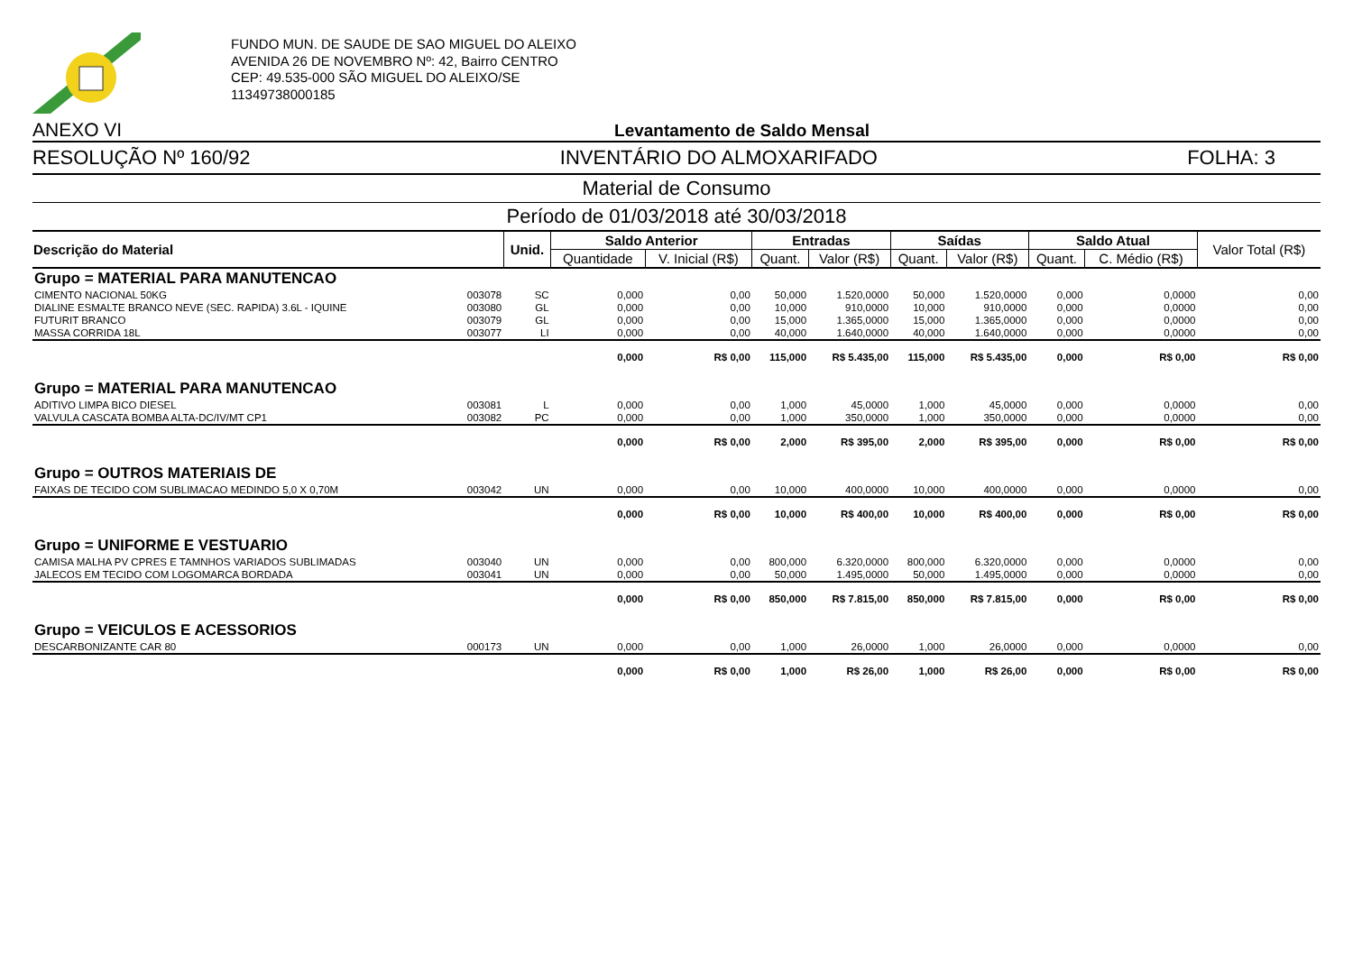FUNDO MUN. DE SAUDE DE SAO MIGUEL DO ALEIXO
AVENIDA 26 DE NOVEMBRO Nº: 42, Bairro CENTRO
CEP: 49.535-000 SÃO MIGUEL DO ALEIXO/SE
11349738000185
ANEXO VI Levantamento de Saldo Mensal
RESOLUÇÃO Nº 160/92 INVENTÁRIO DO ALMOXARIFADO FOLHA: 3
Material de Consumo
Período de 01/03/2018 até 30/03/2018
| Descrição do Material | | Unid. | Saldo Anterior | | Entradas | | Saídas | | Saldo Atual | | Valor Total (R$) |
| --- | --- | --- | --- | --- | --- | --- | --- | --- | --- | --- | --- |
| | | | Quantidade | V. Inicial (R$) | Quant. | Valor (R$) | Quant. | Valor (R$) | Quant. | C. Médio (R$) | |
| Grupo = MATERIAL PARA MANUTENCAO | | | | | | | | | | | |
| CIMENTO NACIONAL 50KG | 003078 | SC | 0,000 | 0,00 | 50,000 | 1.520,0000 | 50,000 | 1.520,0000 | 0,000 | 0,0000 | 0,00 |
| DIALINE ESMALTE BRANCO NEVE (SEC. RAPIDA) 3.6L - IQUINE | 003080 | GL | 0,000 | 0,00 | 10,000 | 910,0000 | 10,000 | 910,0000 | 0,000 | 0,0000 | 0,00 |
| FUTURIT BRANCO | 003079 | GL | 0,000 | 0,00 | 15,000 | 1.365,0000 | 15,000 | 1.365,0000 | 0,000 | 0,0000 | 0,00 |
| MASSA CORRIDA 18L | 003077 | LI | 0,000 | 0,00 | 40,000 | 1.640,0000 | 40,000 | 1.640,0000 | 0,000 | 0,0000 | 0,00 |
| | | | 0,000 | R$ 0,00 | 115,000 | R$ 5.435,00 | 115,000 | R$ 5.435,00 | 0,000 | R$ 0,00 | R$ 0,00 |
| Grupo = MATERIAL PARA MANUTENCAO | | | | | | | | | | | |
| ADITIVO LIMPA BICO DIESEL | 003081 | L | 0,000 | 0,00 | 1,000 | 45,0000 | 1,000 | 45,0000 | 0,000 | 0,0000 | 0,00 |
| VALVULA CASCATA BOMBA ALTA-DC/IV/MT CP1 | 003082 | PC | 0,000 | 0,00 | 1,000 | 350,0000 | 1,000 | 350,0000 | 0,000 | 0,0000 | 0,00 |
| | | | 0,000 | R$ 0,00 | 2,000 | R$ 395,00 | 2,000 | R$ 395,00 | 0,000 | R$ 0,00 | R$ 0,00 |
| Grupo = OUTROS MATERIAIS DE | | | | | | | | | | | |
| FAIXAS DE TECIDO COM SUBLIMACAO MEDINDO 5,0 X 0,70M | 003042 | UN | 0,000 | 0,00 | 10,000 | 400,0000 | 10,000 | 400,0000 | 0,000 | 0,0000 | 0,00 |
| | | | 0,000 | R$ 0,00 | 10,000 | R$ 400,00 | 10,000 | R$ 400,00 | 0,000 | R$ 0,00 | R$ 0,00 |
| Grupo = UNIFORME E VESTUARIO | | | | | | | | | | | |
| CAMISA MALHA PV CPRES E TAMNHOS VARIADOS SUBLIMADAS | 003040 | UN | 0,000 | 0,00 | 800,000 | 6.320,0000 | 800,000 | 6.320,0000 | 0,000 | 0,0000 | 0,00 |
| JALECOS EM TECIDO COM LOGOMARCA BORDADA | 003041 | UN | 0,000 | 0,00 | 50,000 | 1.495,0000 | 50,000 | 1.495,0000 | 0,000 | 0,0000 | 0,00 |
| | | | 0,000 | R$ 0,00 | 850,000 | R$ 7.815,00 | 850,000 | R$ 7.815,00 | 0,000 | R$ 0,00 | R$ 0,00 |
| Grupo = VEICULOS E ACESSORIOS | | | | | | | | | | | |
| DESCARBONIZANTE CAR 80 | 000173 | UN | 0,000 | 0,00 | 1,000 | 26,0000 | 1,000 | 26,0000 | 0,000 | 0,0000 | 0,00 |
| | | | 0,000 | R$ 0,00 | 1,000 | R$ 26,00 | 1,000 | R$ 26,00 | 0,000 | R$ 0,00 | R$ 0,00 |